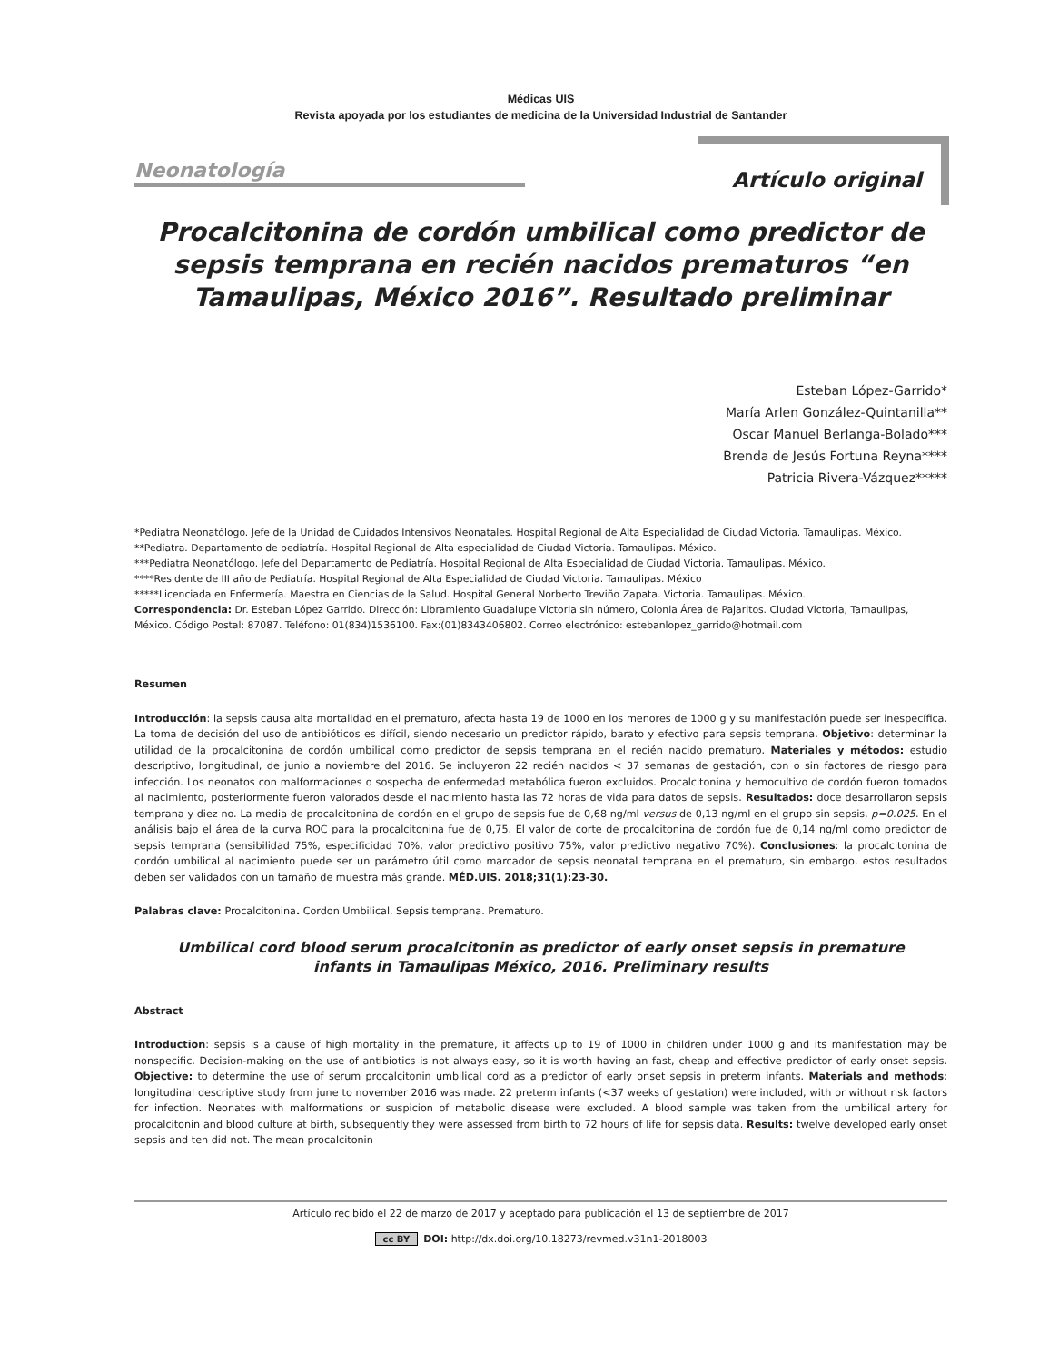Médicas UIS
Revista apoyada por los estudiantes de medicina de la Universidad Industrial de Santander
Neonatología Artículo original
Procalcitonina de cordón umbilical como predictor de sepsis temprana en recién nacidos prematuros “en Tamaulipas, México 2016”. Resultado preliminar
Esteban López-Garrido*
María Arlen González-Quintanilla**
Oscar Manuel Berlanga-Bolado***
Brenda de Jesús Fortuna Reyna****
Patricia Rivera-Vázquez*****
*Pediatra Neonatólogo. Jefe de la Unidad de Cuidados Intensivos Neonatales. Hospital Regional de Alta Especialidad de Ciudad Victoria. Tamaulipas. México.
**Pediatra. Departamento de pediatría. Hospital Regional de Alta especialidad de Ciudad Victoria. Tamaulipas. México.
***Pediatra Neonatólogo. Jefe del Departamento de Pediatría. Hospital Regional de Alta Especialidad de Ciudad Victoria. Tamaulipas. México.
****Residente de III año de Pediatría. Hospital Regional de Alta Especialidad de Ciudad Victoria. Tamaulipas. México
*****Licenciada en Enfermería. Maestra en Ciencias de la Salud. Hospital General Norberto Treviño Zapata. Victoria. Tamaulipas. México.
Correspondencia: Dr. Esteban López Garrido. Dirección: Libramiento Guadalupe Victoria sin número, Colonia Área de Pajaritos. Ciudad Victoria, Tamaulipas, México. Código Postal: 87087. Teléfono: 01(834)1536100. Fax:(01)8343406802. Correo electrónico: estebanlopez_garrido@hotmail.com
Resumen
Introducción: la sepsis causa alta mortalidad en el prematuro, afecta hasta 19 de 1000 en los menores de 1000 g y su manifestación puede ser inespecífica. La toma de decisión del uso de antibióticos es difícil, siendo necesario un predictor rápido, barato y efectivo para sepsis temprana. Objetivo: determinar la utilidad de la procalcitonina de cordón umbilical como predictor de sepsis temprana en el recién nacido prematuro. Materiales y métodos: estudio descriptivo, longitudinal, de junio a noviembre del 2016. Se incluyeron 22 recién nacidos < 37 semanas de gestación, con o sin factores de riesgo para infección. Los neonatos con malformaciones o sospecha de enfermedad metabólica fueron excluidos. Procalcitonina y hemocultivo de cordón fueron tomados al nacimiento, posteriormente fueron valorados desde el nacimiento hasta las 72 horas de vida para datos de sepsis. Resultados: doce desarrollaron sepsis temprana y diez no. La media de procalcitonina de cordón en el grupo de sepsis fue de 0,68 ng/ml versus de 0,13 ng/ml en el grupo sin sepsis, p=0.025. En el análisis bajo el área de la curva ROC para la procalcitonina fue de 0,75. El valor de corte de procalcitonina de cordón fue de 0,14 ng/ml como predictor de sepsis temprana (sensibilidad 75%, especificidad 70%, valor predictivo positivo 75%, valor predictivo negativo 70%). Conclusiones: la procalcitonina de cordón umbilical al nacimiento puede ser un parámetro útil como marcador de sepsis neonatal temprana en el prematuro, sin embargo, estos resultados deben ser validados con un tamaño de muestra más grande. MÉD.UIS. 2018;31(1):23-30.
Palabras clave: Procalcitonina. Cordon Umbilical. Sepsis temprana. Prematuro.
Umbilical cord blood serum procalcitonin as predictor of early onset sepsis in premature infants in Tamaulipas México, 2016. Preliminary results
Abstract
Introduction: sepsis is a cause of high mortality in the premature, it affects up to 19 of 1000 in children under 1000 g and its manifestation may be nonspecific. Decision-making on the use of antibiotics is not always easy, so it is worth having an fast, cheap and effective predictor of early onset sepsis. Objective: to determine the use of serum procalcitonin umbilical cord as a predictor of early onset sepsis in preterm infants. Materials and methods: longitudinal descriptive study from june to november 2016 was made. 22 preterm infants (<37 weeks of gestation) were included, with or without risk factors for infection. Neonates with malformations or suspicion of metabolic disease were excluded. A blood sample was taken from the umbilical artery for procalcitonin and blood culture at birth, subsequently they were assessed from birth to 72 hours of life for sepsis data. Results: twelve developed early onset sepsis and ten did not. The mean procalcitonin
Artículo recibido el 22 de marzo de 2017 y aceptado para publicación el 13 de septiembre de 2017
cc BY DOI: http://dx.doi.org/10.18273/revmed.v31n1-2018003